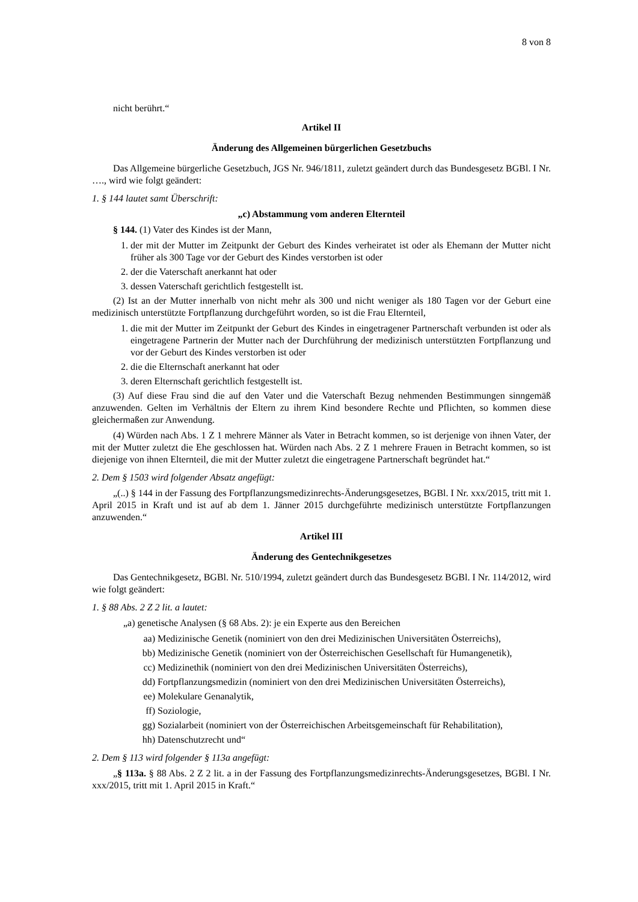8 von 8
nicht berührt.“
Artikel II
Änderung des Allgemeinen bürgerlichen Gesetzbuchs
Das Allgemeine bürgerliche Gesetzbuch, JGS Nr. 946/1811, zuletzt geändert durch das Bundesgesetz BGBl. I Nr. …., wird wie folgt geändert:
1. § 144 lautet samt Überschrift:
„c) Abstammung vom anderen Elternteil
§ 144. (1) Vater des Kindes ist der Mann,
1. der mit der Mutter im Zeitpunkt der Geburt des Kindes verheiratet ist oder als Ehemann der Mutter nicht früher als 300 Tage vor der Geburt des Kindes verstorben ist oder
2. der die Vaterschaft anerkannt hat oder
3. dessen Vaterschaft gerichtlich festgestellt ist.
(2) Ist an der Mutter innerhalb von nicht mehr als 300 und nicht weniger als 180 Tagen vor der Geburt eine medizinisch unterstützte Fortpflanzung durchgeführt worden, so ist die Frau Elternteil,
1. die mit der Mutter im Zeitpunkt der Geburt des Kindes in eingetragener Partnerschaft verbunden ist oder als eingetragene Partnerin der Mutter nach der Durchführung der medizinisch unterstützten Fortpflanzung und vor der Geburt des Kindes verstorben ist oder
2. die die Elternschaft anerkannt hat oder
3. deren Elternschaft gerichtlich festgestellt ist.
(3) Auf diese Frau sind die auf den Vater und die Vaterschaft Bezug nehmenden Bestimmungen sinngemäß anzuwenden. Gelten im Verhältnis der Eltern zu ihrem Kind besondere Rechte und Pflichten, so kommen diese gleichermaßen zur Anwendung.
(4) Würden nach Abs. 1 Z 1 mehrere Männer als Vater in Betracht kommen, so ist derjenige von ihnen Vater, der mit der Mutter zuletzt die Ehe geschlossen hat. Würden nach Abs. 2 Z 1 mehrere Frauen in Betracht kommen, so ist diejenige von ihnen Elternteil, die mit der Mutter zuletzt die eingetragene Partnerschaft begründet hat.“
2. Dem § 1503 wird folgender Absatz angefügt:
„(..) § 144 in der Fassung des Fortpflanzungsmedizinrechts-Änderungsgesetzes, BGBl. I Nr. xxx/2015, tritt mit 1. April 2015 in Kraft und ist auf ab dem 1. Jänner 2015 durchgeführte medizinisch unterstützte Fortpflanzungen anzuwenden.“
Artikel III
Änderung des Gentechnikgesetzes
Das Gentechnikgesetz, BGBl. Nr. 510/1994, zuletzt geändert durch das Bundesgesetz BGBl. I Nr. 114/2012, wird wie folgt geändert:
1. § 88 Abs. 2 Z 2 lit. a lautet:
„a) genetische Analysen (§ 68 Abs. 2): je ein Experte aus den Bereichen
aa) Medizinische Genetik (nominiert von den drei Medizinischen Universitäten Österreichs),
bb) Medizinische Genetik (nominiert von der Österreichischen Gesellschaft für Humangenetik),
cc) Medizinethik (nominiert von den drei Medizinischen Universitäten Österreichs),
dd) Fortpflanzungsmedizin (nominiert von den drei Medizinischen Universitäten Österreichs),
ee) Molekulare Genanalytik,
ff) Soziologie,
gg) Sozialarbeit (nominiert von der Österreichischen Arbeitsgemeinschaft für Rehabilitation),
hh) Datenschutzrecht und“
2. Dem § 113 wird folgender § 113a angefügt:
„§ 113a. § 88 Abs. 2 Z 2 lit. a in der Fassung des Fortpflanzungsmedizinrechts-Änderungsgesetzes, BGBl. I Nr. xxx/2015, tritt mit 1. April 2015 in Kraft.“